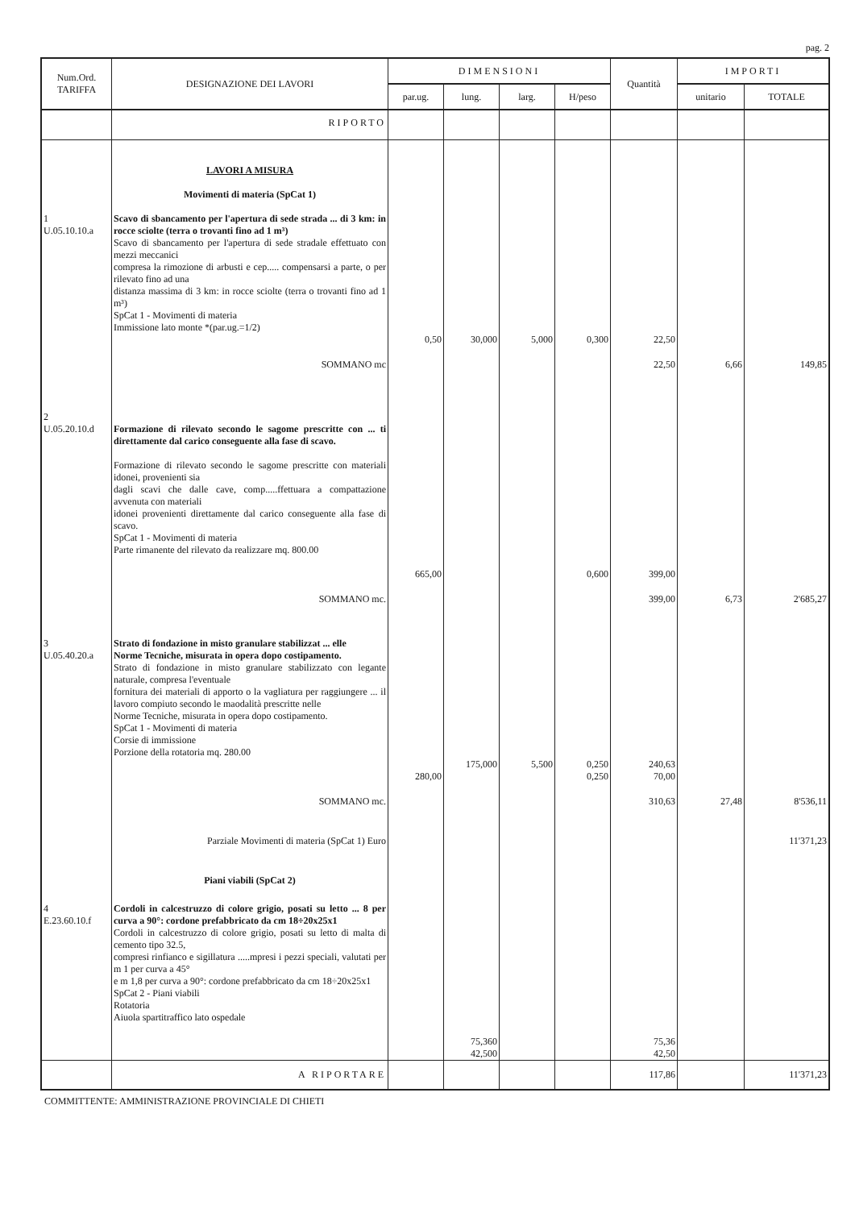pag. 2
| Num.Ord. TARIFFA | DESIGNAZIONE DEI LAVORI | DIMENSIONI | | | | Quantità | IMPORTI | |
| --- | --- | --- | --- | --- | --- | --- | --- | --- |
| | | par.ug. | lung. | larg. | H/peso | | unitario | TOTALE |
| | RIPORTO | | | | | | | |
| | LAVORI A MISURA Movimenti di materia (SpCat 1) | | | | | | | |
| 1 U.05.10.10.a | Scavo di sbancamento per l'apertura di sede strada ... di 3 km: in rocce sciolte (terra o trovanti fino ad 1 m³) Scavo di sbancamento per l'apertura di sede stradale effettuato con mezzi meccanici compresa la rimozione di arbusti e cep..... compensarsi a parte, o per rilevato fino ad una distanza massima di 3 km: in rocce sciolte (terra o trovanti fino ad 1 m³) SpCat 1 - Movimenti di materia Immissione lato monte *(par.ug.=1/2) | 0,50 | 30,000 | 5,000 | 0,300 | 22,50 | | |
| | SOMMANO mc | | | | | 22,50 | 6,66 | 149,85 |
| 2 U.05.20.10.d | Formazione di rilevato secondo le sagome prescritte con ... ti direttamente dal carico conseguente alla fase di scavo. Formazione di rilevato secondo le sagome prescritte con materiali idonei, provenienti sia dagli scavi che dalle cave, comp.....ffettuara a compattazione avvenuta con materiali idonei provenienti direttamente dal carico conseguente alla fase di scavo. SpCat 1 - Movimenti di materia Parte rimanente del rilevato da realizzare mq. 800.00 | 665,00 | | | 0,600 | 399,00 | | |
| | SOMMANO mc. | | | | | 399,00 | 6,73 | 2'685,27 |
| 3 U.05.40.20.a | Strato di fondazione in misto granulare stabilizzat ... elle Norme Tecniche, misurata in opera dopo costipamento. Strato di fondazione in misto granulare stabilizzato con legante naturale, compresa l'eventuale fornitura dei materiali di apporto o la vagliatura per raggiungere ... il lavoro compiuto secondo le maodalità prescritte nelle Norme Tecniche, misurata in opera dopo costipamento. SpCat 1 - Movimenti di materia Corsie di immissione Porzione della rotatoria mq. 280.00 | 280,00 | 175,000 | 5,500 | 0,250 0,250 | 240,63 70,00 | | |
| | SOMMANO mc. | | | | | 310,63 | 27,48 | 8'536,11 |
| | Parziale Movimenti di materia (SpCat 1) Euro | | | | | | | 11'371,23 |
| | Piani viabili (SpCat 2) | | | | | | | |
| 4 E.23.60.10.f | Cordoli in calcestruzzo di colore grigio, posati su letto ... 8 per curva a 90°: cordone prefabbricato da cm 18÷20x25x1 Cordoli in calcestruzzo di colore grigio, posati su letto di malta di cemento tipo 32.5, compresi rinfianco e sigillatura .....mpresi i pezzi speciali, valutati per m 1 per curva a 45° e m 1,8 per curva a 90°: cordone prefabbricato da cm 18÷20x25x1 SpCat 2 - Piani viabili Rotatoria Aiuola spartitraffico lato ospedale | | 75,360 42,500 | | | 75,36 42,50 | | |
| | A RIPORTARE | | | | | 117,86 | | 11'371,23 |
COMMITTENTE: AMMINISTRAZIONE PROVINCIALE DI CHIETI